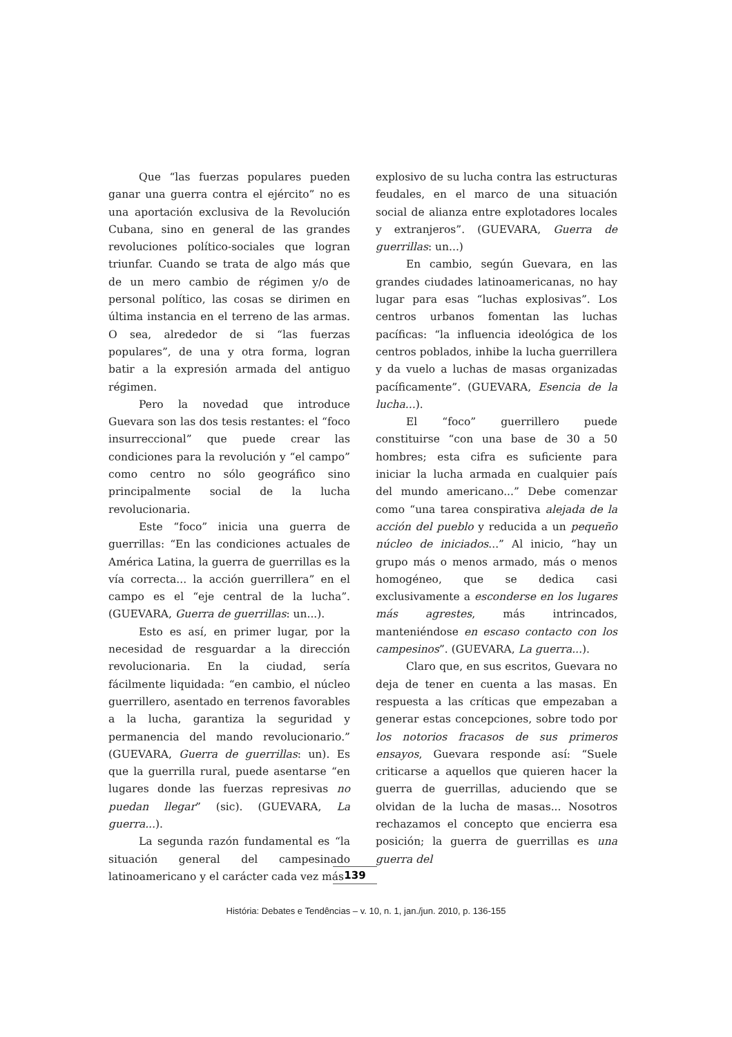Que “las fuerzas populares pueden ganar una guerra contra el ejército” no es una aportación exclusiva de la Revolución Cubana, sino en general de las grandes revoluciones político-sociales que logran triunfar. Cuando se trata de algo más que de un mero cambio de régimen y/o de personal político, las cosas se dirimen en última instancia en el terreno de las armas. O sea, alrededor de si “las fuerzas populares”, de una y otra forma, logran batir a la expresión armada del antiguo régimen.
Pero la novedad que introduce Guevara son las dos tesis restantes: el “foco insurreccional” que puede crear las condiciones para la revolución y “el campo” como centro no sólo geográfico sino principalmente social de la lucha revolucionaria.
Este “foco” inicia una guerra de guerrillas: “En las condiciones actuales de América Latina, la guerra de guerrillas es la vía correcta... la acción guerrillera” en el campo es el “eje central de la lucha”. (GUEVARA, Guerra de guerrillas: un...).
Esto es así, en primer lugar, por la necesidad de resguardar a la dirección revolucionaria. En la ciudad, sería fácilmente liquidada: “en cambio, el núcleo guerrillero, asentado en terrenos favorables a la lucha, garantiza la seguridad y permanencia del mando revolucionario.” (GUEVARA, Guerra de guerrillas: un). Es que la guerrilla rural, puede asentarse “en lugares donde las fuerzas represivas no puedan llegar” (sic). (GUEVARA, La guerra...).
La segunda razón fundamental es “la situación general del campesinado latinoamericano y el carácter cada vez más
explosivo de su lucha contra las estructuras feudales, en el marco de una situación social de alianza entre explotadores locales y extranjeros”. (GUEVARA, Guerra de guerrillas: un...)
En cambio, según Guevara, en las grandes ciudades latinoamericanas, no hay lugar para esas “luchas explosivas”. Los centros urbanos fomentan las luchas pacíficas: “la influencia ideológica de los centros poblados, inhibe la lucha guerrillera y da vuelo a luchas de masas organizadas pacíficamente”. (GUEVARA, Esencia de la lucha...).
El “foco” guerrillero puede constituirse “con una base de 30 a 50 hombres; esta cifra es suficiente para iniciar la lucha armada en cualquier país del mundo americano...” Debe comenzar como “una tarea conspirativa alejada de la acción del pueblo y reducida a un pequeño núcleo de iniciados...” Al inicio, “hay un grupo más o menos armado, más o menos homogéneo, que se dedica casi exclusivamente a esconderse en los lugares más agrestes, más intrincados, manteniéndose en escaso contacto con los campesinos”. (GUEVARA, La guerra...).
Claro que, en sus escritos, Guevara no deja de tener en cuenta a las masas. En respuesta a las críticas que empezaban a generar estas concepciones, sobre todo por los notorios fracasos de sus primeros ensayos, Guevara responde así: “Suele criticarse a aquellos que quieren hacer la guerra de guerrillas, aduciendo que se olvidan de la lucha de masas... Nosotros rechazamos el concepto que encierra esa posición; la guerra de guerrillas es una guerra del
139
História: Debates e Tendências – v. 10, n. 1, jan./jun. 2010, p. 136-155